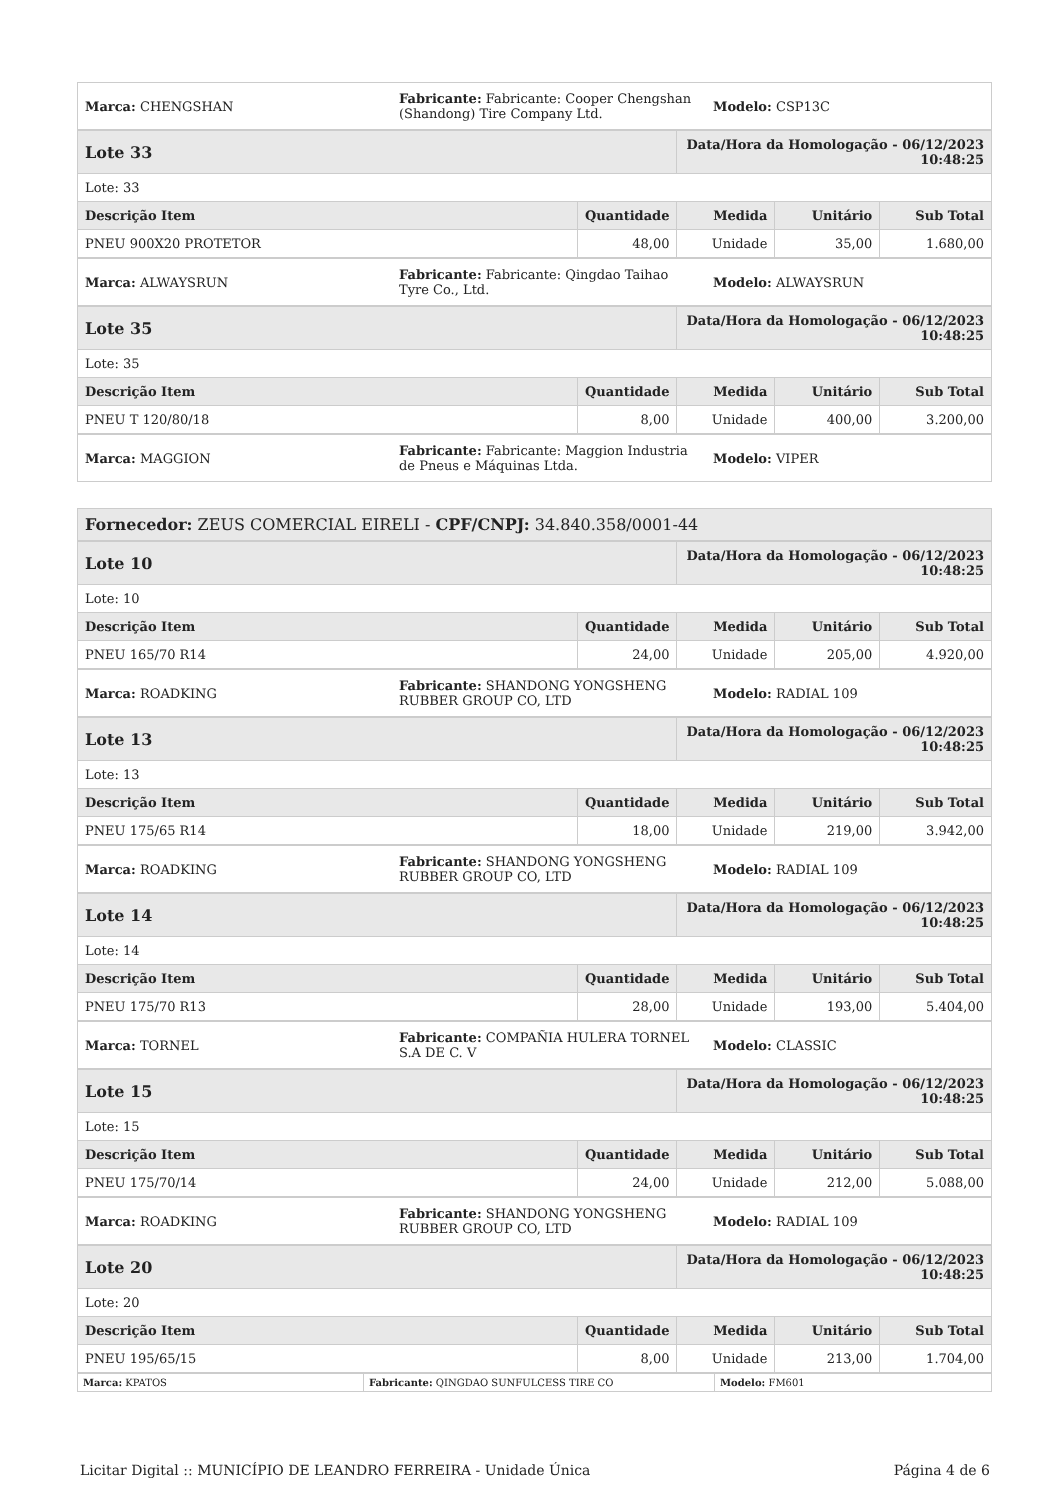| Marca: CHENGSHAN | Fabricante: Fabricante: Cooper Chengshan (Shandong) Tire Company Ltd. | Modelo: CSP13C |
| Lote 33 | | Data/Hora da Homologação - 06/12/2023 10:48:25 | | |
| Lote: 33 | | | | |
| Descrição Item | Quantidade | Medida | Unitário | Sub Total |
| PNEU 900X20 PROTETOR | 48,00 | Unidade | 35,00 | 1.680,00 |
| Marca: ALWAYSRUN | Fabricante: Fabricante: Qingdao Taihao Tyre Co., Ltd. | Modelo: ALWAYSRUN |
| Lote 35 | | Data/Hora da Homologação - 06/12/2023 10:48:25 | | |
| Lote: 35 | | | | |
| Descrição Item | Quantidade | Medida | Unitário | Sub Total |
| PNEU T 120/80/18 | 8,00 | Unidade | 400,00 | 3.200,00 |
| Marca: MAGGION | Fabricante: Fabricante: Maggion Industria de Pneus e Máquinas Ltda. | Modelo: VIPER |
| Fornecedor: ZEUS COMERCIAL EIRELI - CPF/CNPJ: 34.840.358/0001-44 |
| Lote 10 | | Data/Hora da Homologação - 06/12/2023 10:48:25 | | |
| Lote: 10 | | | | |
| Descrição Item | Quantidade | Medida | Unitário | Sub Total |
| PNEU 165/70 R14 | 24,00 | Unidade | 205,00 | 4.920,00 |
| Marca: ROADKING | Fabricante: SHANDONG YONGSHENG RUBBER GROUP CO, LTD | Modelo: RADIAL 109 |
| Lote 13 | | Data/Hora da Homologação - 06/12/2023 10:48:25 | | |
| Lote: 13 | | | | |
| Descrição Item | Quantidade | Medida | Unitário | Sub Total |
| PNEU 175/65 R14 | 18,00 | Unidade | 219,00 | 3.942,00 |
| Marca: ROADKING | Fabricante: SHANDONG YONGSHENG RUBBER GROUP CO, LTD | Modelo: RADIAL 109 |
| Lote 14 | | Data/Hora da Homologação - 06/12/2023 10:48:25 | | |
| Lote: 14 | | | | |
| Descrição Item | Quantidade | Medida | Unitário | Sub Total |
| PNEU 175/70 R13 | 28,00 | Unidade | 193,00 | 5.404,00 |
| Marca: TORNEL | Fabricante: COMPAÑIA HULERA TORNEL S.A DE C. V | Modelo: CLASSIC |
| Lote 15 | | Data/Hora da Homologação - 06/12/2023 10:48:25 | | |
| Lote: 15 | | | | |
| Descrição Item | Quantidade | Medida | Unitário | Sub Total |
| PNEU 175/70/14 | 24,00 | Unidade | 212,00 | 5.088,00 |
| Marca: ROADKING | Fabricante: SHANDONG YONGSHENG RUBBER GROUP CO, LTD | Modelo: RADIAL 109 |
| Lote 20 | | Data/Hora da Homologação - 06/12/2023 10:48:25 | | |
| Lote: 20 | | | | |
| Descrição Item | Quantidade | Medida | Unitário | Sub Total |
| PNEU 195/65/15 | 8,00 | Unidade | 213,00 | 1.704,00 |
| Marca: KPATOS | Fabricante: QINGDAO SUNFULCESS TIRE CO | Modelo: FM601 |
Licitar Digital :: MUNICÍPIO DE LEANDRO FERREIRA - Unidade Única Página 4 de 6